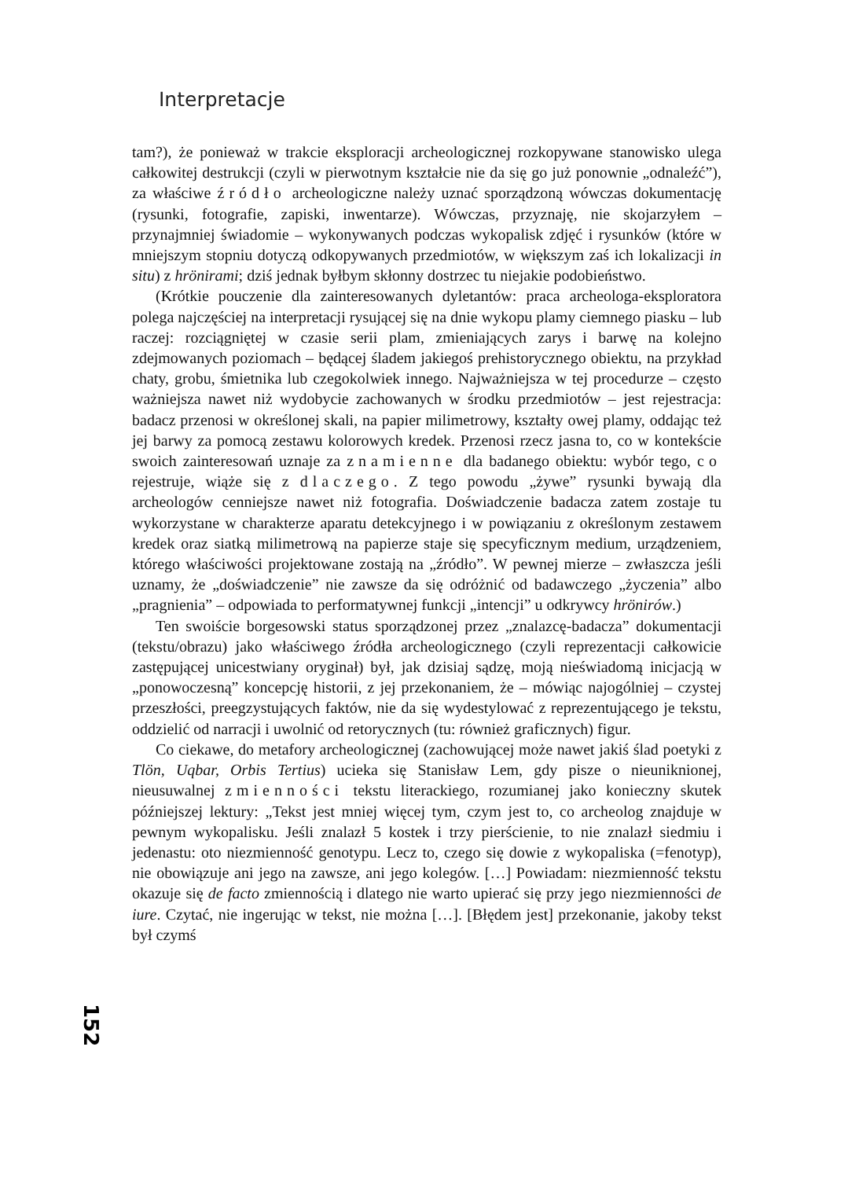Interpretacje
tam?), że ponieważ w trakcie eksploracji archeologicznej rozkopywane stanowisko ulega całkowitej destrukcji (czyli w pierwotnym kształcie nie da się go już ponownie „odnaleźć”), za właściwe źródło archeologiczne należy uznać sporządzoną wówczas dokumentację (rysunki, fotografie, zapiski, inwentarze). Wówczas, przyznaję, nie skojarzyłem – przynajmniej świadomie – wykonywanych podczas wykopalisk zdjęć i rysunków (które w mniejszym stopniu dotyczą odkopywanych przedmiotów, w większym zaś ich lokalizacji in situ) z hrönirami; dziś jednak byłbym skłonny dostrzec tu niejakie podobieństwo.
(Krótkie pouczenie dla zainteresowanych dyletantów: praca archeologa-eksploratora polega najczęściej na interpretacji rysującej się na dnie wykopu plamy ciemnego piasku – lub raczej: rozciągniętej w czasie serii plam, zmieniających zarys i barwę na kolejno zdejmowanych poziomach – będącej śladem jakiegoś prehistorycznego obiektu, na przykład chaty, grobu, śmietnika lub czegokolwiek innego. Najważniejsza w tej procedurze – często ważniejsza nawet niż wydobycie zachowanych w środku przedmiotów – jest rejestracja: badacz przenosi w określonej skali, na papier milimetrowy, kształty owej plamy, oddając też jej barwy za pomocą zestawu kolorowych kredek. Przenosi rzecz jasna to, co w kontekście swoich zainteresowań uznaje za znamienne dla badanego obiektu: wybór tego, co rejestruje, wiąże się z dlaczego. Z tego powodu „żywe” rysunki bywają dla archeologów cenniejsze nawet niż fotografia. Doświadczenie badacza zatem zostaje tu wykorzystane w charakterze aparatu detekcyjnego i w powiązaniu z określonym zestawem kredek oraz siatką milimetrową na papierze staje się specyficznym medium, urządzeniem, którego właściwości projektowane zostają na „źródło”. W pewnej mierze – zwłaszcza jeśli uznamy, że „doświadczenie” nie zawsze da się odróżnić od badawczego „życzenia” albo „pragnienia” – odpowiada to performatywnej funkcji „intencji” u odkrywcy hrönirów.)
Ten swoiście borgesowski status sporządzonej przez „znalazcę-badacza” dokumentacji (tekstu/obrazu) jako właściwego źródła archeologicznego (czyli reprezentacji całkowicie zastępującej unicestwiany oryginał) był, jak dzisiaj sądzę, moją nieświadomą inicjacją w „ponowoczesną” koncepcję historii, z jej przekonaniem, że – mówiąc najogólniej – czystej przeszłości, preegzystujących faktów, nie da się wydestylować z reprezentującego je tekstu, oddzielić od narracji i uwolnić od retorycznych (tu: również graficznych) figur.
Co ciekawe, do metafory archeologicznej (zachowującej może nawet jakiś ślad poetyki z Tlön, Uqbar, Orbis Tertius) ucieka się Stanisław Lem, gdy pisze o nieuniknionej, nieusuwalnej zmienności tekstu literackiego, rozumianej jako konieczny skutek późniejszej lektury: „Tekst jest mniej więcej tym, czym jest to, co archeolog znajduje w pewnym wykopalisku. Jeśli znalazł 5 kostek i trzy pierścienie, to nie znalazł siedmiu i jedenastu: oto niezmienność genotypu. Lecz to, czego się dowie z wykopaliska (=fenotyp), nie obowiązuje ani jego na zawsze, ani jego kolegów. […] Powiadam: niezmienność tekstu okazuje się de facto zmiennością i dlatego nie warto upierać się przy jego niezmienności de iure. Czytać, nie ingerując w tekst, nie można […]. [Błędem jest] przekonanie, jakoby tekst był czymś
152